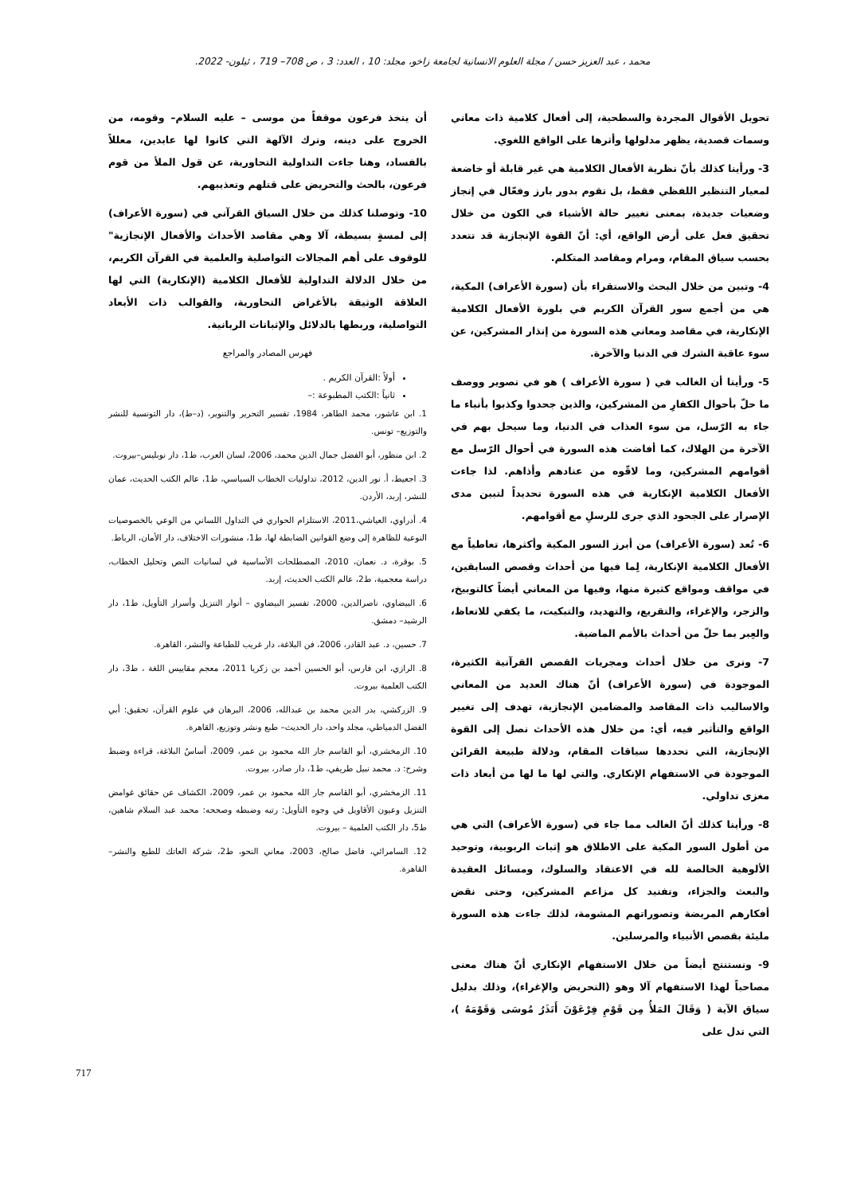محمد ، عبد العزيز حسن / مجلة العلوم الانسانية لجامعة زاخو، مجلد: 10 ، العدد: 3 ، ص 708– 719 ، ئيلون- 2022.
تحويل الأقوال المجردة والسطحية، إلى أفعال كلامية ذات معاني وسمات قصدية، يظهر مدلولها وأثرها على الواقع اللغوي.
3- ورأينا كذلك بأنّ نظرية الأفعال الكلامية هي غير قابلة أو خاضعة لمعيار التنظير اللفظي فقط، بل تقوم بدور بارز وفعّال في إنجاز وضعيات جديدة، بمعنى تغيير حالة الأشياء في الكون من خلال تحقيق فعل على أرض الواقع، أي: أنّ القوة الإنجازية قد تتعدد بحسب سياق المقام، ومرام ومقاصد المتكلم.
4- وتبين من خلال البحث والاستقراء بأن (سورة الأعراف) المكية، هي من أجمع سور القرآن الكريم في بلورة الأفعال الكلامية الإنكارية، في مقاصد ومعاني هذه السورة من إنذار المشركين، عن سوء عاقبة الشرك في الدنيا والآخرة.
5- ورأينا أن الغالب في ( سورة الأعراف ) هو في تصوير ووصف ما حلّ بأحوال الكفارِ من المشركين، والذين جحدوا وكذبوا بأنباء ما جاء به الرّسل، من سوء العذاب في الدنيا، وما سيحل بهم في الآخرة من الهلاك، كما أفاضت هذه السورة في أحوال الرّسل مع أقوامهم المشركين، وما لاقّوه من عنادهم وأذاهم. لذا جاءت الأفعال الكلامية الإنكارية في هذه السورة تحديداً لتبين مدى الإصرار على الجحود الذي جرى للرسلِ مع أقوامهم.
6- تُعد (سورة الأعراف) من أبرز السور المكية وأكثرها، تعاطياً مع الأفعال الكلامية الإنكارية، لِما فيها من أحداث وقصص السابقين، في مواقف ومواقع كثيرة منها، وفيها من المعاني أيضاً كالتوبيخ، والزجر، والإغراء، والتقريع، والتهديد، والتبكيت، ما يكفي للاتعاظ، والعِبر بما حلّ من أحداث بالأمم الماضية.
7- ونرى من خلال أحداث ومجريات القصص القرآنية الكثيرة، الموجودة في (سورة الأعراف) أنّ هناك العديد من المعاني والاساليب ذات المقاصد والمضامين الإنجازية، تهدف إلى تغيير الواقع والتأثير فيه، أي: من خلال هذه الأحداث نصل إلى القوة الإنجازية، التي تحددها سياقات المقام، ودلالة طبيعة القرائن الموجودة في الاستفهام الإنكاري. والتي لها ما لها من أبعاد ذات مغزى تداولي.
8- ورأينا كذلك أنّ الغالب مما جاء في (سورة الأعراف) التي هي من أطول السور المكية على الاطلاق هو إثبات الربوبية، وتوحيد الألوهية الخالصة لله في الاعتقاد والسلوك، ومسائل العقيدة والبعث والجزاء، وتفنيد كل مزاعم المشركين، وحتى نقض أفكارهم المريضة وتصوراتهم المشومة، لذلك جاءت هذه السورة مليئة بقصص الأنبياء والمرسلين.
9- ونستنتج أيضاً من خلال الاستفهام الإنكاري أنّ هناك معنى مصاحباً لهذا الاستفهام آلا وهو (التحريض والإغراء)، وذلك بدليل سياق الآية ( وَقَالَ المَلأُ مِن قَوْمِ فِرْعَوْنَ أَتَذَرُ مُوسَى وَقَوْمَهُ )، التي تدل على
أن يتخذ فرعون موقفاً من موسى – عليه السلام– وقومه، من الخروج على دينه، وترك الآلهة التي كانوا لها عابدين، معللاً بالفساد، وهنا جاءت التداولية التحاورية، عن قول الملأ من قوم فرعون، بالحث والتحريض على قتلهم وتعذيبهم.
10- وتوصلنا كذلك من خلال السياق القرآني في (سورة الأعراف) إلى لمسةٍ بسيطة، آلا وهي مقاصد الأحداث والأفعال الإنجازية" للوقوف على أهم المجالات التواصلية والعلمية في القرآن الكريم، من خلال الدلالة التداولية للأفعال الكلامية (الإنكارية) التي لها العلاقة الوثيقة بالأغراض التحاورية، والقوالب ذات الأبعاد التواصلية، وربطها بالدلائل والإثباتات الربانية.
فهرس المصادر والمراجع
أولاً :القرآن الكريم .
ثانياً :الكتب المطبوعة :–
1. ابن عاشور، محمد الطاهر، 1984، تفسير التحرير والتنوير، (د–ط)، دار التونسية للنشر والتوزيع– تونس.
2. ابن منظور، أبو الفضل جمال الدين محمد، 2006، لسان العرب، ط1، دار نوبليس–بيروت.
3. اجعيط، أ. نور الدين، 2012، تداوليات الخطاب السياسي، ط1، عالم الكتب الحديث، عمان للنشر، إربد، الأردن.
4. أدراوي، العياشي،2011، الاستلزام الحواري في التداول اللساني من الوعي بالخصوصيات النوعية للظاهرة إلى وضع القوانين الضابطة لها، ط1، منشورات الاختلاف، دار الأمان، الرباط.
5. بوقرة، د. نعمان، 2010، المصطلحات الأساسية في لسانيات النص وتحليل الخطاب، دراسة معجمية، ط2، عالم الكتب الحديث، إربد.
6. البيضاوي، ناصرالدين، 2000، تفسير البيضاوي – أنوار التنزيل وأسرار التأويل، ط1، دار الرشيد– دمشق.
7. حسين، د. عبد القادر، 2006، فن البلاغة، دار غريب للطباعة والنشر، القاهرة.
8. الرازي، ابن فارس، أبو الحسين أحمد بن زكريا 2011، معجم مقاييس اللغة ، ط3، دار الكتب العلمية بيروت.
9. الزركشي، بدر الدين محمد بن عبدالله، 2006، البرهان في علوم القرآن، تحقيق: أبي الفضل الدمياطي، مجلد واحد، دار الحديث– طبع ونشر وتوزيع، القاهرة.
10. الزمخشري، أبو القاسم جار الله محمود بن عمر، 2009، أساسُ البلاغة، قراءة وضبط وشرح: د. محمد نبيل طريفي، ط1، دار صادر، بيروت.
11. الزمخشري، أبو القاسم جار الله محمود بن عمر، 2009، الكشاف عن حقائق غوامض التنزيل وعيون الأقاويل في وجوه التأويل: رتبه وضبطه وصححه: محمد عبد السلام شاهين، ط5، دار الكتب العلمية – بيروت.
12. السامرائي، فاضل صالح، 2003، معاني النحو، ط2، شركة العاتك للطبع والنشر– القاهرة.
717